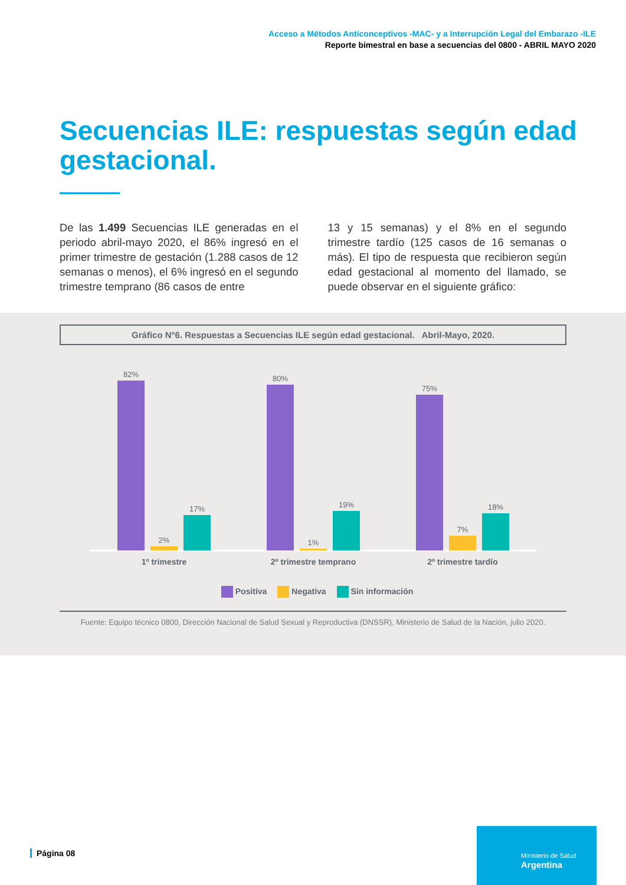Acceso a Métodos Anticonceptivos -MAC- y a Interrupción Legal del Embarazo -ILE
Reporte bimestral en base a secuencias del 0800 - ABRIL MAYO 2020
Secuencias ILE: respuestas según edad gestacional.
De las 1.499 Secuencias ILE generadas en el periodo abril-mayo 2020, el 86% ingresó en el primer trimestre de gestación (1.288 casos de 12 semanas o menos), el 6% ingresó en el segundo trimestre temprano (86 casos de entre
13 y 15 semanas) y el 8% en el segundo trimestre tardío (125 casos de 16 semanas o más). El tipo de respuesta que recibieron según edad gestacional al momento del llamado, se puede observar en el siguiente gráfico:
Gráfico N°6. Respuestas a Secuencias ILE según edad gestacional. Abril-Mayo, 2020.
82%
2%
17%
80%
1%
19%
75%
7%
18%
1º trimestre
2º trimestre temprano
2º trimestre tardío
Positiva Negativa Sin información
Fuente: Equipo técnico 0800, Dirección Nacional de Salud Sexual y Reproductiva (DNSSR), Ministerio de Salud de la Nación, julio 2020.
Página 08
Ministerio de Salud
Argentina